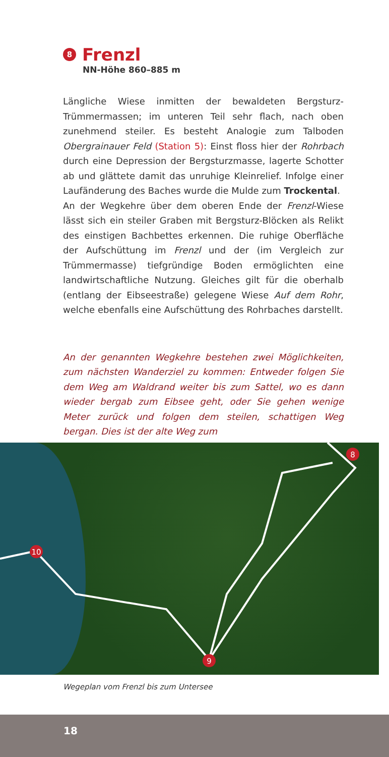8 Frenzl
NN-Höhe 860–885 m
Längliche Wiese inmitten der bewaldeten Bergsturz-Trümmermassen; im unteren Teil sehr flach, nach oben zunehmend steiler. Es besteht Analogie zum Talboden Obergrainauer Feld (Station 5): Einst floss hier der Rohrbach durch eine Depression der Bergsturzmasse, lagerte Schotter ab und glättete damit das unruhige Kleinrelief. Infolge einer Laufänderung des Baches wurde die Mulde zum Trockental.
An der Wegkehre über dem oberen Ende der Frenzl-Wiese lässt sich ein steiler Graben mit Bergsturz-Blöcken als Relikt des einstigen Bachbettes erkennen. Die ruhige Oberfläche der Aufschüttung im Frenzl und der (im Vergleich zur Trümmermasse) tiefgründige Boden ermöglichten eine landwirtschaftliche Nutzung. Gleiches gilt für die oberhalb (entlang der Eibseestraße) gelegene Wiese Auf dem Rohr, welche ebenfalls eine Aufschüttung des Rohrbaches darstellt.
An der genannten Wegkehre bestehen zwei Möglichkeiten, zum nächsten Wanderziel zu kommen: Entweder folgen Sie dem Weg am Waldrand weiter bis zum Sattel, wo es dann wieder bergab zum Eibsee geht, oder Sie gehen wenige Meter zurück und folgen dem steilen, schattigen Weg bergan. Dies ist der alte Weg zum
8
10
9
Wegeplan vom Frenzl bis zum Untersee
18